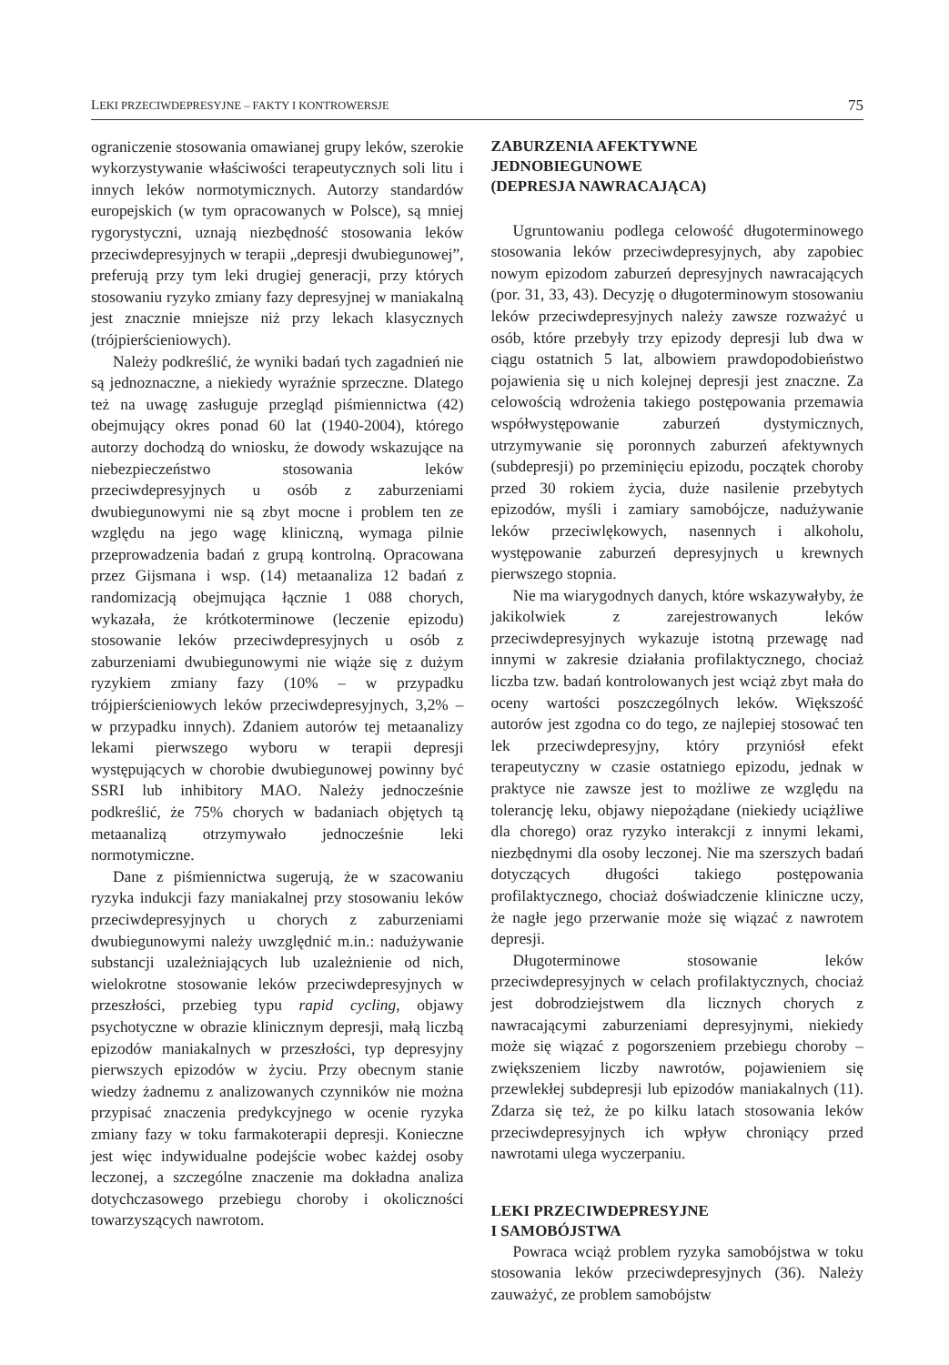LEKI PRZECIWDEPRESYJNE – FAKTY I KONTROWERSJE 75
ograniczenie stosowania omawianej grupy leków, szerokie wykorzystywanie właściwości terapeutycznych soli litu i innych leków normotymicznych. Autorzy standardów europejskich (w tym opracowanych w Polsce), są mniej rygorystyczni, uznają niezbędność stosowania leków przeciwdepresyjnych w terapii „depresji dwubiegunowej”, preferują przy tym leki drugiej generacji, przy których stosowaniu ryzyko zmiany fazy depresyjnej w maniakalną jest znacznie mniejsze niż przy lekach klasycznych (trójpierścieniowych).
Należy podkreślić, że wyniki badań tych zagadnień nie są jednoznaczne, a niekiedy wyraźnie sprzeczne. Dlatego też na uwagę zasługuje przegląd piśmiennictwa (42) obejmujący okres ponad 60 lat (1940-2004), którego autorzy dochodzą do wniosku, że dowody wskazujące na niebezpieczeństwo stosowania leków przeciwdepresyjnych u osób z zaburzeniami dwubiegunowymi nie są zbyt mocne i problem ten ze względu na jego wagę kliniczną, wymaga pilnie przeprowadzenia badań z grupą kontrolną. Opracowana przez Gijsmana i wsp. (14) metaanaliza 12 badań z randomizacją obejmująca łącznie 1 088 chorych, wykazała, że krótkoterminowe (leczenie epizodu) stosowanie leków przeciwdepresyjnych u osób z zaburzeniami dwubiegunowymi nie wiąże się z dużym ryzykiem zmiany fazy (10% – w przypadku trójpierścieniowych leków przeciwdepresyjnych, 3,2% – w przypadku innych). Zdaniem autorów tej metaanalizy lekami pierwszego wyboru w terapii depresji występujących w chorobie dwubiegunowej powinny być SSRI lub inhibitory MAO. Należy jednocześnie podkreślić, że 75% chorych w badaniach objętych tą metaanalizą otrzymywało jednocześnie leki normotymiczne.
Dane z piśmiennictwa sugerują, że w szacowaniu ryzyka indukcji fazy maniakalnej przy stosowaniu leków przeciwdepresyjnych u chorych z zaburzeniami dwubiegunowymi należy uwzględnić m.in.: nadużywanie substancji uzależniających lub uzależnienie od nich, wielokrotne stosowanie leków przeciwdepresyjnych w przeszłości, przebieg typu rapid cycling, objawy psychotyczne w obrazie klinicznym depresji, małą liczbą epizodów maniakalnych w przeszłości, typ depresyjny pierwszych epizodów w życiu. Przy obecnym stanie wiedzy żadnemu z analizowanych czynników nie można przypisać znaczenia predykcyjnego w ocenie ryzyka zmiany fazy w toku farmakoterapii depresji. Konieczne jest więc indywidualne podejście wobec każdej osoby leczonej, a szczególne znaczenie ma dokładna analiza dotychczasowego przebiegu choroby i okoliczności towarzyszących nawrotom.
ZABURZENIA AFEKTYWNE
JEDNOBIEGUNOWE
(DEPRESJA NAWRACAJĄCA)
Ugruntowaniu podlega celowość długoterminowego stosowania leków przeciwdepresyjnych, aby zapobiec nowym epizodom zaburzeń depresyjnych nawracających (por. 31, 33, 43). Decyzję o długoterminowym stosowaniu leków przeciwdepresyjnych należy zawsze rozważyć u osób, które przebyły trzy epizody depresji lub dwa w ciągu ostatnich 5 lat, albowiem prawdopodobieństwo pojawienia się u nich kolejnej depresji jest znaczne. Za celowością wdrożenia takiego postępowania przemawia współwystępowanie zaburzeń dystymicznych, utrzymywanie się poronnych zaburzeń afektywnych (subdepresji) po przeminięciu epizodu, początek choroby przed 30 rokiem życia, duże nasilenie przebytych epizodów, myśli i zamiary samobójcze, nadużywanie leków przeciwlękowych, nasennych i alkoholu, występowanie zaburzeń depresyjnych u krewnych pierwszego stopnia.
Nie ma wiarygodnych danych, które wskazywałyby, że jakikolwiek z zarejestrowanych leków przeciwdepresyjnych wykazuje istotną przewagę nad innymi w zakresie działania profilaktycznego, chociaż liczba tzw. badań kontrolowanych jest wciąż zbyt mała do oceny wartości poszczególnych leków. Większość autorów jest zgodna co do tego, ze najlepiej stosować ten lek przeciwdepresyjny, który przyniósł efekt terapeutyczny w czasie ostatniego epizodu, jednak w praktyce nie zawsze jest to możliwe ze względu na tolerancję leku, objawy niepożądane (niekiedy uciążliwe dla chorego) oraz ryzyko interakcji z innymi lekami, niezbędnymi dla osoby leczonej. Nie ma szerszych badań dotyczących długości takiego postępowania profilaktycznego, chociaż doświadczenie kliniczne uczy, że nagłe jego przerwanie może się wiązać z nawrotem depresji.
Długoterminowe stosowanie leków przeciwdepresyjnych w celach profilaktycznych, chociaż jest dobrodziejstwem dla licznych chorych z nawracającymi zaburzeniami depresyjnymi, niekiedy może się wiązać z pogorszeniem przebiegu choroby – zwiększeniem liczby nawrotów, pojawieniem się przewlekłej subdepresji lub epizodów maniakalnych (11). Zdarza się też, że po kilku latach stosowania leków przeciwdepresyjnych ich wpływ chroniący przed nawrotami ulega wyczerpaniu.
LEKI PRZECIWDEPRESYJNE
I SAMOBÓJSTWA
Powraca wciąż problem ryzyka samobójstwa w toku stosowania leków przeciwdepresyjnych (36). Należy zauważyć, ze problem samobójstw